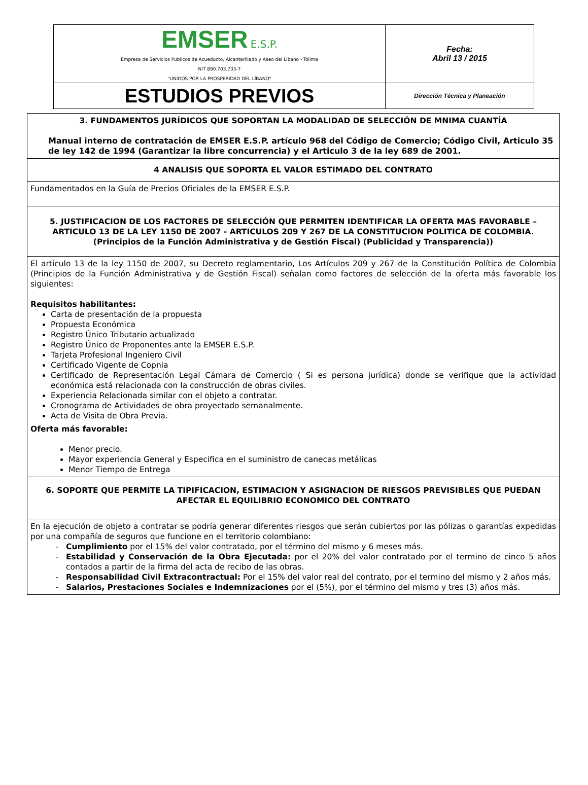| EMSER E.S.P. Empresa de Servicios Publicos de Acueducto, Alcantarillado y Aseo del Libano - Tolima NIT 890.703.733-7 "UNIDOS POR LA PROSPERIDAD DEL LÍBANO" | Fecha: Abril 13 / 2015 |
| ESTUDIOS PREVIOS | Dirección Técnica y Planeación |
| 3. FUNDAMENTOS JURÍDICOS QUE SOPORTAN LA MODALIDAD DE SELECCIÓN DE MNIMA CUANTÍA Manual interno de contratación de EMSER E.S.P. artículo 968 del Código de Comercio; Código Civil, Articulo 35 de ley 142 de 1994 (Garantizar la libre concurrencia) y el Articulo 3 de la ley 689 de 2001. |
| 4 ANALISIS QUE SOPORTA EL VALOR ESTIMADO DEL CONTRATO |
| Fundamentados en la Guía de Precios Oficiales de la EMSER E.S.P. |
| 5. JUSTIFICACION DE LOS FACTORES DE SELECCIÓN QUE PERMITEN IDENTIFICAR LA OFERTA MAS FAVORABLE – ARTICULO 13 DE LA LEY 1150 DE 2007 - ARTICULOS 209 Y 267 DE LA CONSTITUCION POLITICA DE COLOMBIA. (Principios de la Función Administrativa y de Gestión Fiscal) (Publicidad y Transparencia)) |
| El artículo 13 de la ley 1150 de 2007, su Decreto reglamentario, Los Artículos 209 y 267 de la Constitución Política de Colombia (Principios de la Función Administrativa y de Gestión Fiscal) señalan como factores de selección de la oferta más favorable los siguientes: Requisitos habilitantes: Carta de presentación de la propuesta Propuesta Económica Registro Único Tributario actualizado Registro Único de Proponentes ante la EMSER E.S.P. Tarjeta Profesional Ingeniero Civil Certificado Vigente de Copnia Certificado de Representación Legal Cámara de Comercio ( Si es persona jurídica) donde se verifique que la actividad económica está relacionada con la construcción de obras civiles. Experiencia Relacionada similar con el objeto a contratar. Cronograma de Actividades de obra proyectado semanalmente. Acta de Visita de Obra Previa. Oferta más favorable: Menor precio. Mayor experiencia General y Especifica en el suministro de canecas metálicas Menor Tiempo de Entrega |
| 6. SOPORTE QUE PERMITE LA TIPIFICACION, ESTIMACION Y ASIGNACION DE RIESGOS PREVISIBLES QUE PUEDAN AFECTAR EL EQUILIBRIO ECONOMICO DEL CONTRATO |
| En la ejecución de objeto a contratar se podría generar diferentes riesgos que serán cubiertos por las pólizas o garantías expedidas por una compañía de seguros que funcione en el territorio colombiano: Cumplimiento por el 15% del valor contratado, por el término del mismo y 6 meses más. Estabilidad y Conservación de la Obra Ejecutada: por el 20% del valor contratado por el termino de cinco 5 años contados a partir de la firma del acta de recibo de las obras. Responsabilidad Civil Extracontractual: Por el 15% del valor real del contrato, por el termino del mismo y 2 años más. Salarios, Prestaciones Sociales e Indemnizaciones por el (5%), por el término del mismo y tres (3) años más. |